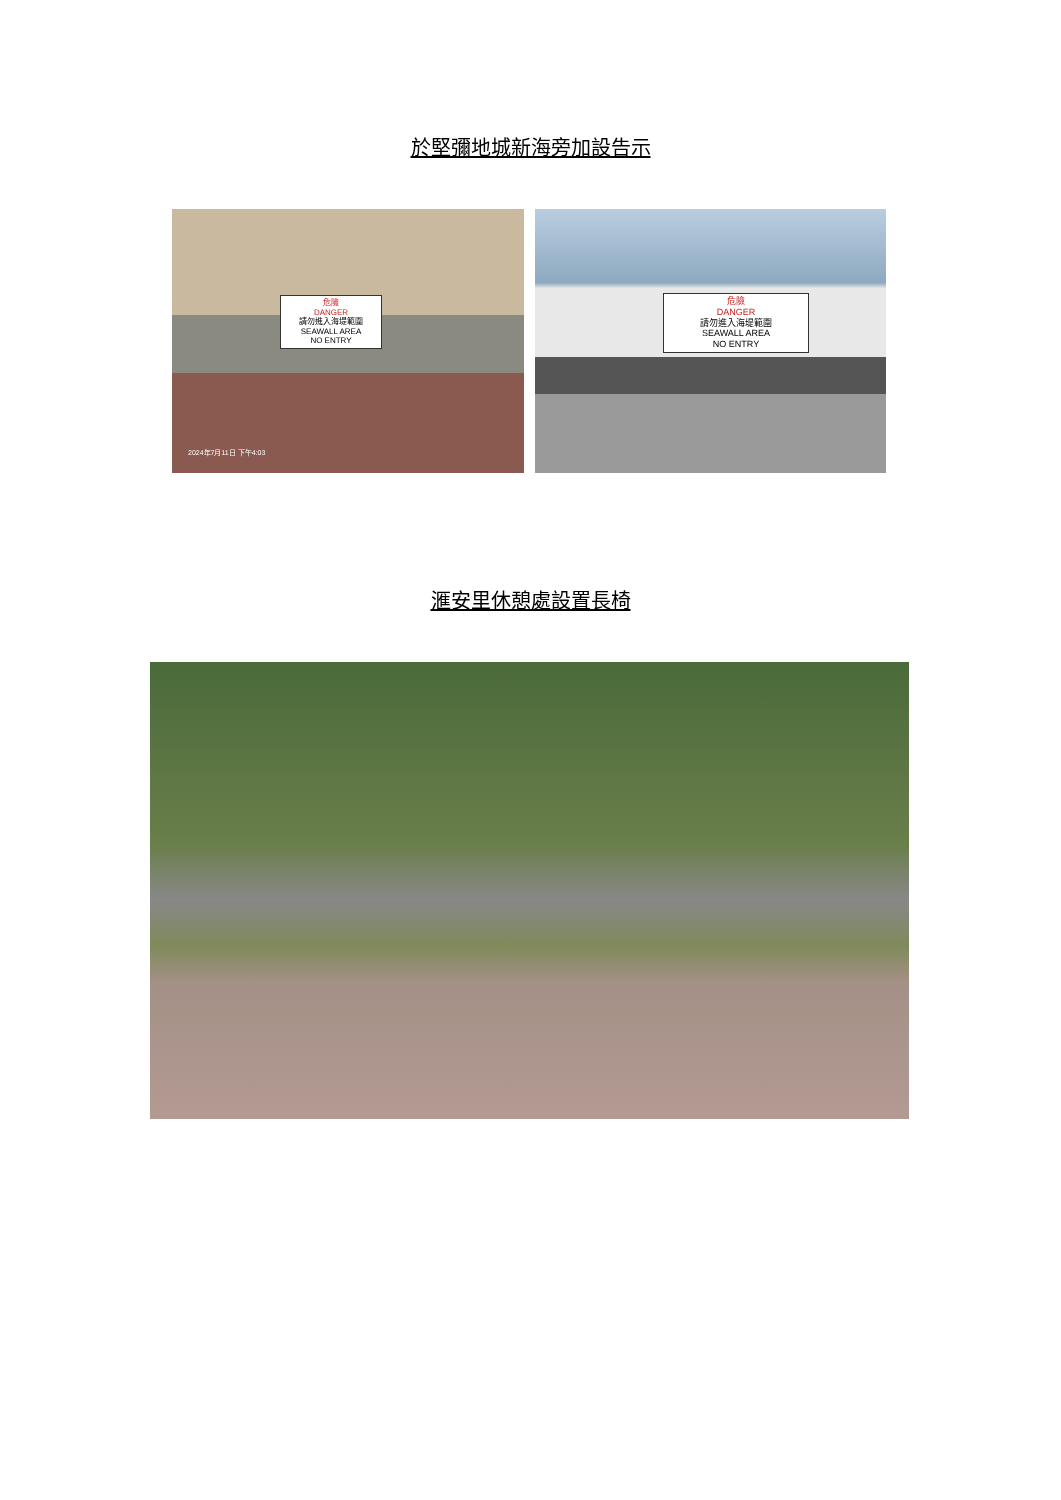於堅彌地城新海旁加設告示
危險
DANGER
請勿進入海堤範圍
SEAWALL AREA
NO ENTRY
2024年7月11日 下午4:03
危險
DANGER
請勿進入海堤範圍
SEAWALL AREA
NO ENTRY
滙安里休憩處設置長椅